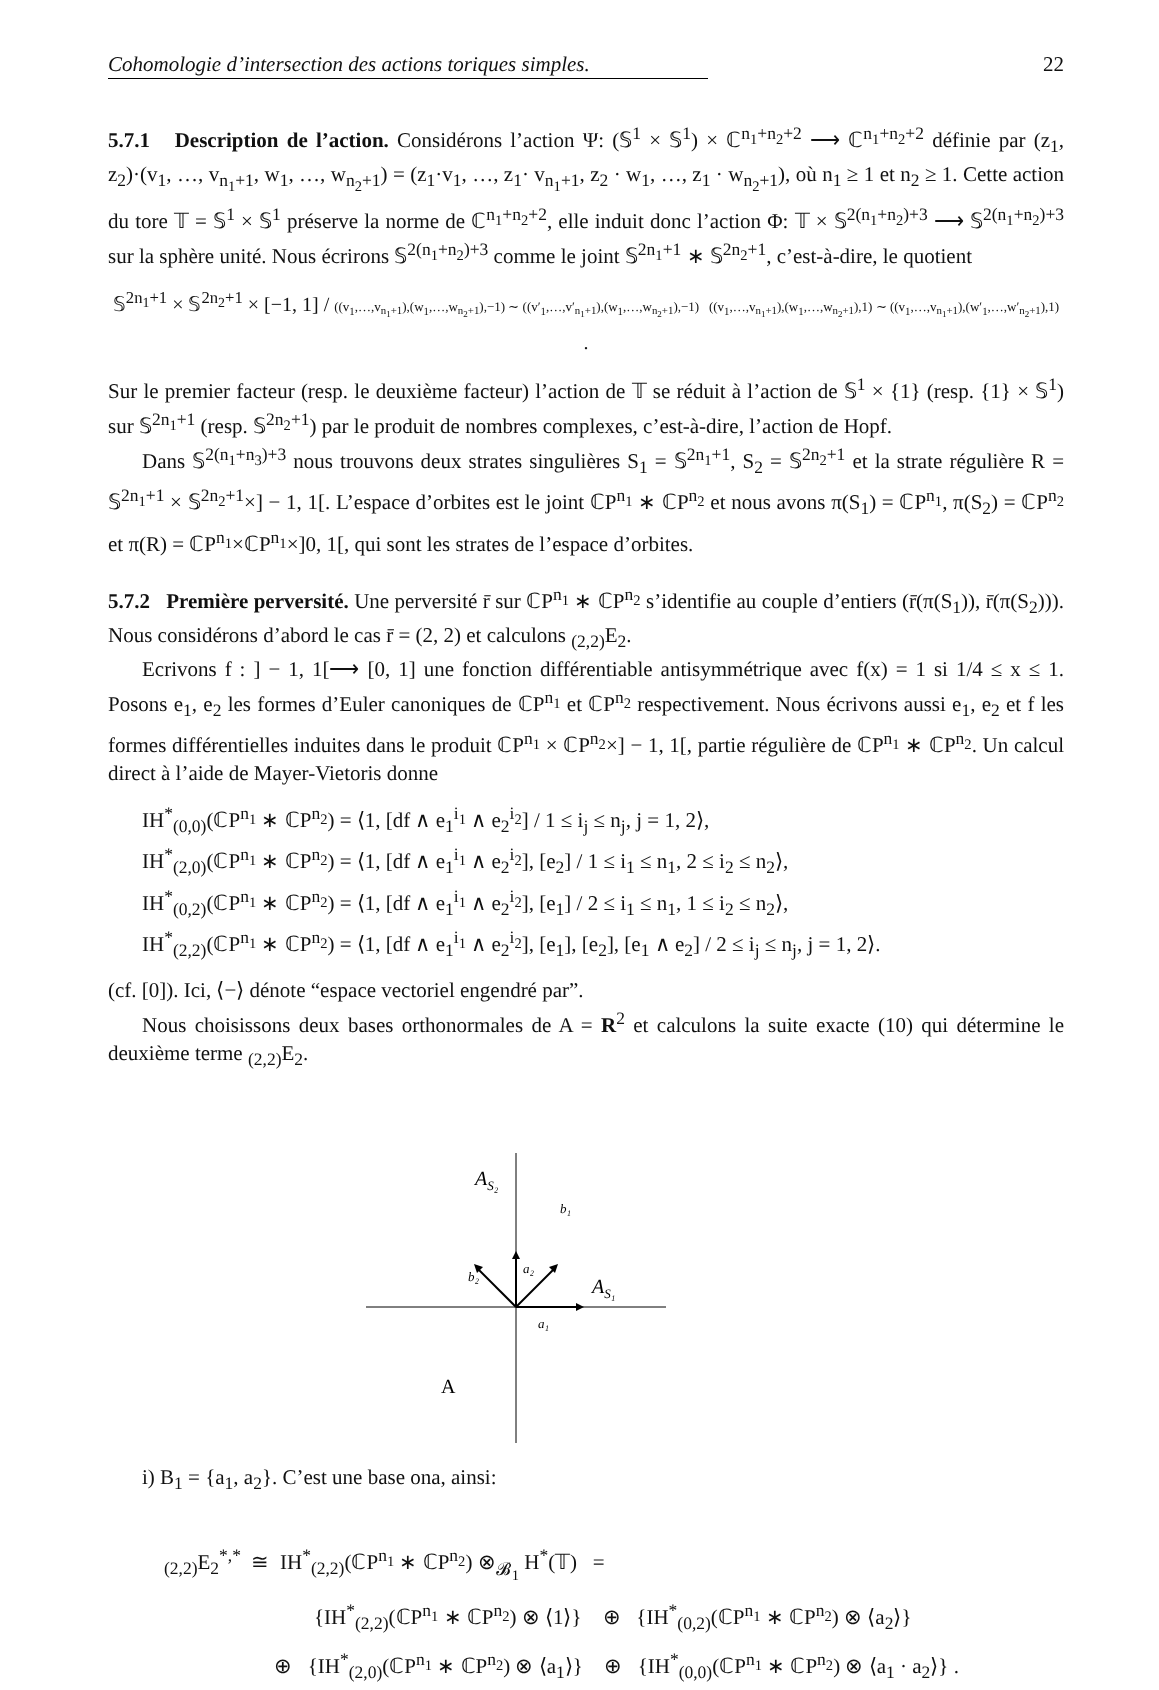Cohomologie d’intersection des actions toriques simples. 22
5.7.1 Description de l’action. Considérons l’action Ψ: (𝕊<sup>1</sup> × 𝕊<sup>1</sup>) × ℂ<sup>n<sub>1</sub>+n<sub>2</sub>+2</sup> ⟶ ℂ<sup>n<sub>1</sub>+n<sub>2</sub>+2</sup> définie par (z<sub>1</sub>, z<sub>2</sub>)·(v<sub>1</sub>, …, v<sub>n<sub>1</sub>+1</sub>, w<sub>1</sub>, …, w<sub>n<sub>2</sub>+1</sub>) = (z<sub>1</sub>·v<sub>1</sub>, …, z<sub>1</sub>· v<sub>n<sub>1</sub>+1</sub>, z<sub>2</sub> · w<sub>1</sub>, …, z<sub>1</sub> · w<sub>n<sub>2</sub>+1</sub>), où n<sub>1</sub> ≥ 1 et n<sub>2</sub> ≥ 1. Cette action du tore 𝕋 = 𝕊<sup>1</sup> × 𝕊<sup>1</sup> préserve la norme de ℂ<sup>n<sub>1</sub>+n<sub>2</sub>+2</sup>, elle induit donc l’action Φ: 𝕋 × 𝕊<sup>2(n<sub>1</sub>+n<sub>2</sub>)+3</sup> ⟶ 𝕊<sup>2(n<sub>1</sub>+n<sub>2</sub>)+3</sup> sur la sphère unité. Nous écrirons 𝕊<sup>2(n<sub>1</sub>+n<sub>2</sub>)+3</sup> comme le joint 𝕊<sup>2n<sub>1</sub>+1</sup> ∗ 𝕊<sup>2n<sub>2</sub>+1</sup>, c’est-à-dire, le quotient
𝕊<sup>2n<sub>1</sub>+1</sup> × 𝕊<sup>2n<sub>2</sub>+1</sup> × [−1, 1] / ((v<sub>1</sub>,…,v<sub>n<sub>1</sub>+1</sub>),(w<sub>1</sub>,…,w<sub>n<sub>2</sub>+1</sub>),−1) ∼ ((v′<sub>1</sub>,…,v′<sub>n<sub>1</sub>+1</sub>),(w<sub>1</sub>,…,w<sub>n<sub>2</sub>+1</sub>),−1) ((v<sub>1</sub>,…,v<sub>n<sub>1</sub>+1</sub>),(w<sub>1</sub>,…,w<sub>n<sub>2</sub>+1</sub>),1) ∼ ((v<sub>1</sub>,…,v<sub>n<sub>1</sub>+1</sub>),(w′<sub>1</sub>,…,w′<sub>n<sub>2</sub>+1</sub>),1) .
Sur le premier facteur (resp. le deuxième facteur) l’action de 𝕋 se réduit à l’action de 𝕊<sup>1</sup> × {1} (resp. {1} × 𝕊<sup>1</sup>) sur 𝕊<sup>2n<sub>1</sub>+1</sup> (resp. 𝕊<sup>2n<sub>2</sub>+1</sup>) par le produit de nombres complexes, c’est-à-dire, l’action de Hopf.
Dans 𝕊<sup>2(n<sub>1</sub>+n<sub>3</sub>)+3</sup> nous trouvons deux strates singulières S<sub>1</sub> = 𝕊<sup>2n<sub>1</sub>+1</sup>, S<sub>2</sub> = 𝕊<sup>2n<sub>2</sub>+1</sup> et la strate régulière R = 𝕊<sup>2n<sub>1</sub>+1</sup> × 𝕊<sup>2n<sub>2</sub>+1</sup>×] − 1, 1[. L’espace d’orbites est le joint ℂP<sup>n<sub>1</sub></sup> ∗ ℂP<sup>n<sub>2</sub></sup> et nous avons π(S<sub>1</sub>) = ℂP<sup>n<sub>1</sub></sup>, π(S<sub>2</sub>) = ℂP<sup>n<sub>2</sub></sup> et π(R) = ℂP<sup>n<sub>1</sub></sup>×ℂP<sup>n<sub>1</sub></sup>×]0, 1[, qui sont les strates de l’espace d’orbites.
5.7.2 Première perversité. Une perversité r̄ sur ℂP<sup>n<sub>1</sub></sup> ∗ ℂP<sup>n<sub>2</sub></sup> s’identifie au couple d’entiers (r̄(π(S<sub>1</sub>)), r̄(π(S<sub>2</sub>))). Nous considérons d’abord le cas r̄ = (2, 2) et calculons <sub>(2,2)</sub>E<sub>2</sub>.
Ecrivons f : ] − 1, 1[⟶ [0, 1] une fonction différentiable antisymmétrique avec f(x) = 1 si 1/4 ≤ x ≤ 1. Posons e<sub>1</sub>, e<sub>2</sub> les formes d’Euler canoniques de ℂP<sup>n<sub>1</sub></sup> et ℂP<sup>n<sub>2</sub></sup> respectivement. Nous écrivons aussi e<sub>1</sub>, e<sub>2</sub> et f les formes différentielles induites dans le produit ℂP<sup>n<sub>1</sub></sup> × ℂP<sup>n<sub>2</sub></sup>×] − 1, 1[, partie régulière de ℂP<sup>n<sub>1</sub></sup> ∗ ℂP<sup>n<sub>2</sub></sup>. Un calcul direct à l’aide de Mayer-Vietoris donne
IH<sup>*</sup><sub>(0,0)</sub>(ℂP<sup>n<sub>1</sub></sup> ∗ ℂP<sup>n<sub>2</sub></sup>) = ⟨1, [df ∧ e<sub>1</sub><sup>i<sub>1</sub></sup> ∧ e<sub>2</sub><sup>i<sub>2</sub></sup>] / 1 ≤ i<sub>j</sub> ≤ n<sub>j</sub>, j = 1, 2⟩,
IH<sup>*</sup><sub>(2,0)</sub>(ℂP<sup>n<sub>1</sub></sup> ∗ ℂP<sup>n<sub>2</sub></sup>) = ⟨1, [df ∧ e<sub>1</sub><sup>i<sub>1</sub></sup> ∧ e<sub>2</sub><sup>i<sub>2</sub></sup>], [e<sub>2</sub>] / 1 ≤ i<sub>1</sub> ≤ n<sub>1</sub>, 2 ≤ i<sub>2</sub> ≤ n<sub>2</sub>⟩,
IH<sup>*</sup><sub>(0,2)</sub>(ℂP<sup>n<sub>1</sub></sup> ∗ ℂP<sup>n<sub>2</sub></sup>) = ⟨1, [df ∧ e<sub>1</sub><sup>i<sub>1</sub></sup> ∧ e<sub>2</sub><sup>i<sub>2</sub></sup>], [e<sub>1</sub>] / 2 ≤ i<sub>1</sub> ≤ n<sub>1</sub>, 1 ≤ i<sub>2</sub> ≤ n<sub>2</sub>⟩,
IH<sup>*</sup><sub>(2,2)</sub>(ℂP<sup>n<sub>1</sub></sup> ∗ ℂP<sup>n<sub>2</sub></sup>) = ⟨1, [df ∧ e<sub>1</sub><sup>i<sub>1</sub></sup> ∧ e<sub>2</sub><sup>i<sub>2</sub></sup>], [e<sub>1</sub>], [e<sub>2</sub>], [e<sub>1</sub> ∧ e<sub>2</sub>] / 2 ≤ i<sub>j</sub> ≤ n<sub>j</sub>, j = 1, 2⟩.
(cf. [0]). Ici, ⟨−⟩ dénote “espace vectoriel engendré par”.
Nous choisissons deux bases orthonormales de A = R<sup>2</sup> et calculons la suite exacte (10) qui détermine le deuxième terme <sub>(2,2)</sub>E<sub>2</sub>.
AS₂
b₁
a₂
b₂
AS₁
a₁
A
i) B<sub>1</sub> = {a<sub>1</sub>, a<sub>2</sub>}. C’est une base ona, ainsi:
<sub>(2,2)</sub>E<sub>2</sub><sup>*,*</sup> ≅ IH<sup>*</sup><sub>(2,2)</sub>(ℂP<sup>n<sub>1</sub></sup> ∗ ℂP<sup>n<sub>2</sub></sup>) ⊗<sub>𝓑<sub>1</sub></sub> H<sup>*</sup>(𝕋) =
{IH<sup>*</sup><sub>(2,2)</sub>(ℂP<sup>n<sub>1</sub></sup> ∗ ℂP<sup>n<sub>2</sub></sup>) ⊗ ⟨1⟩} ⊕ {IH<sup>*</sup><sub>(0,2)</sub>(ℂP<sup>n<sub>1</sub></sup> ∗ ℂP<sup>n<sub>2</sub></sup>) ⊗ ⟨a<sub>2</sub>⟩}
⊕ {IH<sup>*</sup><sub>(2,0)</sub>(ℂP<sup>n<sub>1</sub></sup> ∗ ℂP<sup>n<sub>2</sub></sup>) ⊗ ⟨a<sub>1</sub>⟩} ⊕ {IH<sup>*</sup><sub>(0,0)</sub>(ℂP<sup>n<sub>1</sub></sup> ∗ ℂP<sup>n<sub>2</sub></sup>) ⊗ ⟨a<sub>1</sub> · a<sub>2</sub>⟩} .